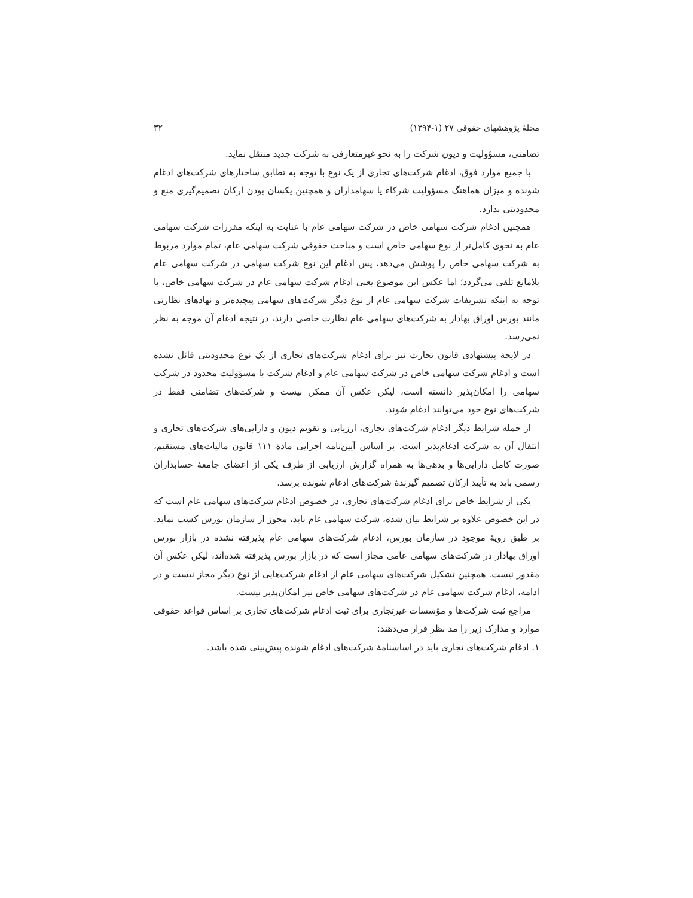مجلهٔ پژوهشهای حقوقی ۲۷ (۱-۱۳۹۴) ۳۲
تضامنی، مسؤولیت و دیون شرکت را به نحو غیرمتعارفی به شرکت جدید منتقل نماید.
با جمیع موارد فوق، ادغام شرکت‌های تجاری از یک نوع با توجه به تطابق ساختارهای شرکت‌های ادغام شونده و میزان هماهنگ مسؤولیت شرکاء یا سهامداران و همچنین یکسان بودن ارکان تصمیم‌گیری منع و محدودیتی ندارد.
همچنین ادغام شرکت سهامی خاص در شرکت سهامی عام با عنایت به اینکه مقررات شرکت سهامی عام به نحوی کامل‌تر از نوع سهامی خاص است و مباحث حقوقی شرکت سهامی عام، تمام موارد مربوط به شرکت سهامی خاص را پوشش می‌دهد، پس ادغام این نوع شرکت سهامی در شرکت سهامی عام بلامانع تلقی می‌گردد؛ اما عکس این موضوع یعنی ادغام شرکت سهامی عام در شرکت سهامی خاص، با توجه به اینکه تشریفات شرکت سهامی عام از نوع دیگر شرکت‌های سهامی پیچیده‌تر و نهادهای نظارتی مانند بورس اوراق بهادار به شرکت‌های سهامی عام نظارت خاصی دارند، در نتیجه ادغام آن موجه به نظر نمی‌رسد.
در لایحهٔ پیشنهادی قانون تجارت نیز برای ادغام شرکت‌های تجاری از یک نوع محدودیتی قائل نشده است و ادغام شرکت سهامی خاص در شرکت سهامی عام و ادغام شرکت با مسؤولیت محدود در شرکت سهامی را امکان‌پذیر دانسته است، لیکن عکس آن ممکن نیست و شرکت‌های تضامنی فقط در شرکت‌های نوع خود می‌توانند ادغام شوند.
از جمله شرایط دیگر ادغام شرکت‌های تجاری، ارزیابی و تقویم دیون و دارایی‌های شرکت‌های تجاری و انتقال آن به شرکت ادغام‌پذیر است. بر اساس آیین‌نامهٔ اجرایی مادهٔ ۱۱۱ قانون مالیات‌های مستقیم، صورت کامل دارایی‌ها و بدهی‌ها به همراه گزارش ارزیابی از طرف یکی از اعضای جامعهٔ حسابداران رسمی باید به تأیید ارکان تصمیم گیرندهٔ شرکت‌های ادغام شونده برسد.
یکی از شرایط خاص برای ادغام شرکت‌های تجاری، در خصوص ادغام شرکت‌های سهامی عام است که در این خصوص علاوه بر شرایط بیان شده، شرکت سهامی عام باید، مجوز از سازمان بورس کسب نماید. بر طبق رویهٔ موجود در سازمان بورس، ادغام شرکت‌های سهامی عام پذیرفته نشده در بازار بورس اوراق بهادار در شرکت‌های سهامی عامی مجاز است که در بازار بورس پذیرفته شده‌اند، لیکن عکس آن مقدور نیست. همچنین تشکیل شرکت‌های سهامی عام از ادغام شرکت‌هایی از نوع دیگر مجاز نیست و در ادامه، ادغام شرکت سهامی عام در شرکت‌های سهامی خاص نیز امکان‌پذیر نیست.
مراجع ثبت شرکت‌ها و مؤسسات غیرتجاری برای ثبت ادغام شرکت‌های تجاری بر اساس قواعد حقوقی موارد و مدارک زیر را مد نظر قرار می‌دهند:
۱. ادغام شرکت‌های تجاری باید در اساسنامهٔ شرکت‌های ادغام شونده پیش‌بینی شده باشد.